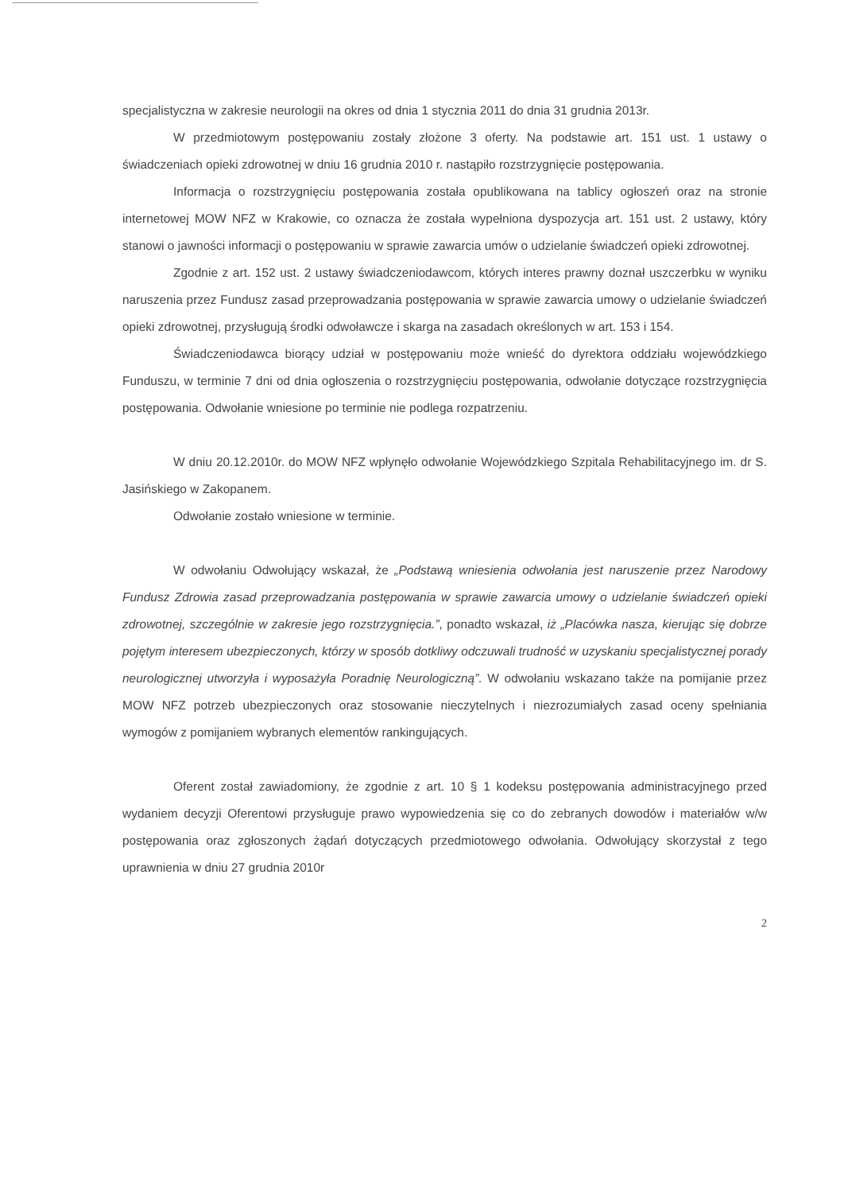specjalistyczna w zakresie neurologii na okres od dnia 1 stycznia 2011 do dnia 31 grudnia 2013r.
W przedmiotowym postępowaniu zostały złożone 3 oferty. Na podstawie art. 151 ust. 1 ustawy o świadczeniach opieki zdrowotnej w dniu 16 grudnia 2010 r. nastąpiło rozstrzygnięcie postępowania.
Informacja o rozstrzygnięciu postępowania została opublikowana na tablicy ogłoszeń oraz na stronie internetowej MOW NFZ w Krakowie, co oznacza że została wypełniona dyspozycja art. 151 ust. 2 ustawy, który stanowi o jawności informacji o postępowaniu w sprawie zawarcia umów o udzielanie świadczeń opieki zdrowotnej.
Zgodnie z art. 152 ust. 2 ustawy świadczeniodawcom, których interes prawny doznał uszczerbku w wyniku naruszenia przez Fundusz zasad przeprowadzania postępowania w sprawie zawarcia umowy o udzielanie świadczeń opieki zdrowotnej, przysługują środki odwoławcze i skarga na zasadach określonych w art. 153 i 154.
Świadczeniodawca biorący udział w postępowaniu może wnieść do dyrektora oddziału wojewódzkiego Funduszu, w terminie 7 dni od dnia ogłoszenia o rozstrzygnięciu postępowania, odwołanie dotyczące rozstrzygnięcia postępowania. Odwołanie wniesione po terminie nie podlega rozpatrzeniu.
W dniu 20.12.2010r. do MOW NFZ wpłynęło odwołanie Wojewódzkiego Szpitala Rehabilitacyjnego im. dr S. Jasińskiego w Zakopanem.
Odwołanie zostało wniesione w terminie.
W odwołaniu Odwołujący wskazał, że „Podstawą wniesienia odwołania jest naruszenie przez Narodowy Fundusz Zdrowia zasad przeprowadzania postępowania w sprawie zawarcia umowy o udzielanie świadczeń opieki zdrowotnej, szczególnie w zakresie jego rozstrzygnięcia.”, ponadto wskazał, iż „Placówka nasza, kierując się dobrze pojętym interesem ubezpieczonych, którzy w sposób dotkliwy odczuwali trudność w uzyskaniu specjalistycznej porady neurologicznej utworzyła i wyposażyła Poradnię Neurologiczną”. W odwołaniu wskazano także na pomijanie przez MOW NFZ potrzeb ubezpieczonych oraz stosowanie nieczytelnych i niezrozumiałych zasad oceny spełniania wymogów z pomijaniem wybranych elementów rankingujących.
Oferent został zawiadomiony, że zgodnie z art. 10 § 1 kodeksu postępowania administracyjnego przed wydaniem decyzji Oferentowi przysługuje prawo wypowiedzenia się co do zebranych dowodów i materiałów w/w postępowania oraz zgłoszonych żądań dotyczących przedmiotowego odwołania. Odwołujący skorzystał z tego uprawnienia w dniu 27 grudnia 2010r
2